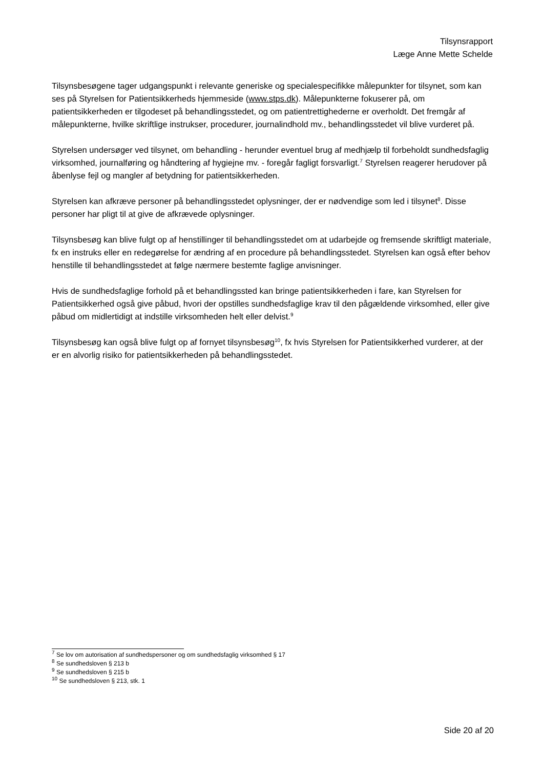Tilsynsrapport
Læge Anne Mette Schelde
Tilsynsbesøgene tager udgangspunkt i relevante generiske og specialespecifikke målepunkter for tilsynet, som kan ses på Styrelsen for Patientsikkerheds hjemmeside (www.stps.dk). Målepunkterne fokuserer på, om patientsikkerheden er tilgodeset på behandlingsstedet, og om patientrettighederne er overholdt. Det fremgår af målepunkterne, hvilke skriftlige instrukser, procedurer, journalindhold mv., behandlingsstedet vil blive vurderet på.
Styrelsen undersøger ved tilsynet, om behandling - herunder eventuel brug af medhjælp til forbeholdt sundhedsfaglig virksomhed, journalføring og håndtering af hygiejne mv. - foregår fagligt forsvarligt.<sup>7</sup> Styrelsen reagerer herudover på åbenlyse fejl og mangler af betydning for patientsikkerheden.
Styrelsen kan afkræve personer på behandlingsstedet oplysninger, der er nødvendige som led i tilsynet<sup>8</sup>. Disse personer har pligt til at give de afkrævede oplysninger.
Tilsynsbesøg kan blive fulgt op af henstillinger til behandlingsstedet om at udarbejde og fremsende skriftligt materiale, fx en instruks eller en redegørelse for ændring af en procedure på behandlingsstedet. Styrelsen kan også efter behov henstille til behandlingsstedet at følge nærmere bestemte faglige anvisninger.
Hvis de sundhedsfaglige forhold på et behandlingssted kan bringe patientsikkerheden i fare, kan Styrelsen for Patientsikkerhed også give påbud, hvori der opstilles sundhedsfaglige krav til den pågældende virksomhed, eller give påbud om midlertidigt at indstille virksomheden helt eller delvist.<sup>9</sup>
Tilsynsbesøg kan også blive fulgt op af fornyet tilsynsbesøg<sup>10</sup>, fx hvis Styrelsen for Patientsikkerhed vurderer, at der er en alvorlig risiko for patientsikkerheden på behandlingsstedet.
<sup>7</sup> Se lov om autorisation af sundhedspersoner og om sundhedsfaglig virksomhed § 17
<sup>8</sup> Se sundhedsloven § 213 b
<sup>9</sup> Se sundhedsloven § 215 b
<sup>10</sup> Se sundhedsloven § 213, stk. 1
Side 20 af 20